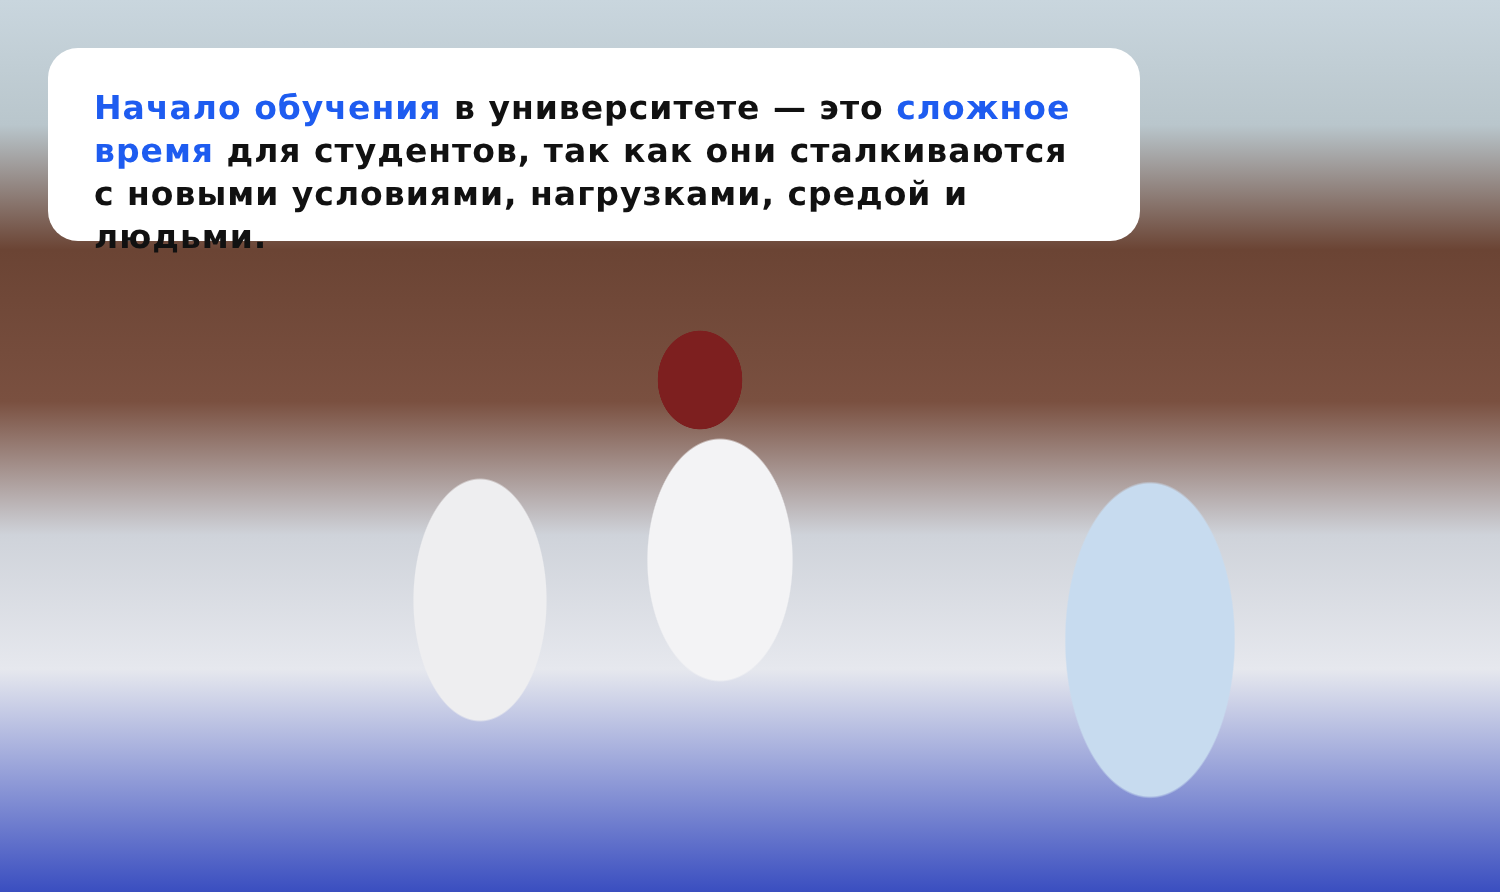Начало обучения в университете — это сложное время для студентов, так как они сталкиваются с новыми условиями, нагрузками, средой и людьми.